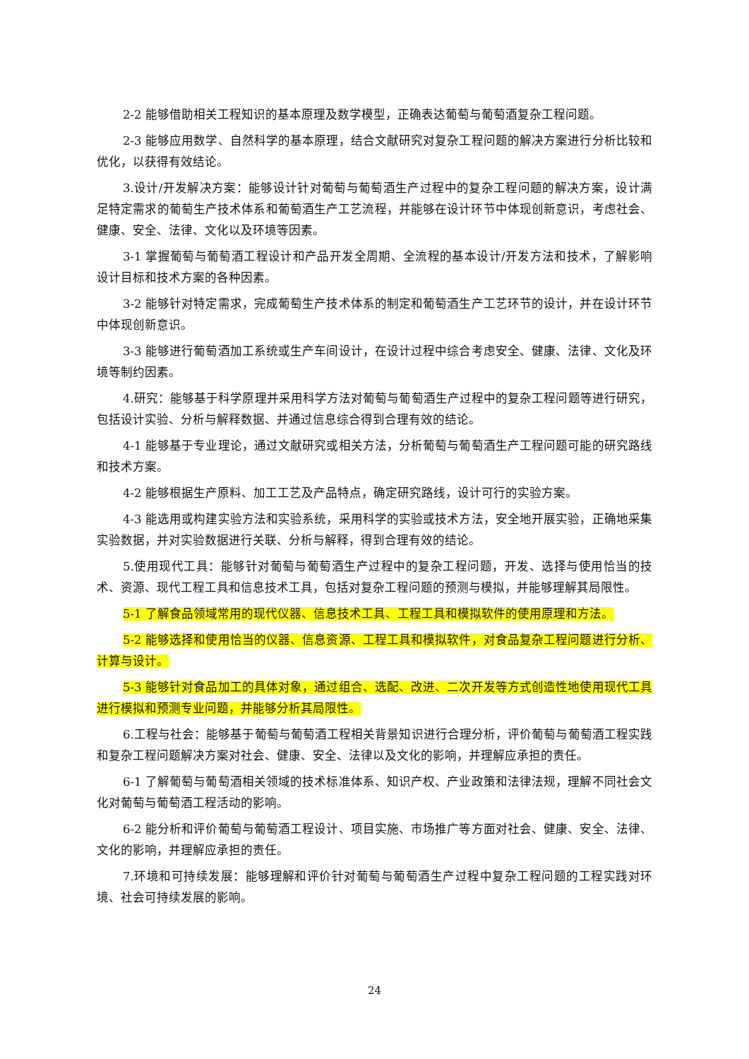2-2 能够借助相关工程知识的基本原理及数学模型，正确表达葡萄与葡萄酒复杂工程问题。
2-3 能够应用数学、自然科学的基本原理，结合文献研究对复杂工程问题的解决方案进行分析比较和优化，以获得有效结论。
3.设计/开发解决方案：能够设计针对葡萄与葡萄酒生产过程中的复杂工程问题的解决方案，设计满足特定需求的葡萄生产技术体系和葡萄酒生产工艺流程，并能够在设计环节中体现创新意识，考虑社会、健康、安全、法律、文化以及环境等因素。
3-1 掌握葡萄与葡萄酒工程设计和产品开发全周期、全流程的基本设计/开发方法和技术，了解影响设计目标和技术方案的各种因素。
3-2 能够针对特定需求，完成葡萄生产技术体系的制定和葡萄酒生产工艺环节的设计，并在设计环节中体现创新意识。
3-3 能够进行葡萄酒加工系统或生产车间设计，在设计过程中综合考虑安全、健康、法律、文化及环境等制约因素。
4.研究：能够基于科学原理并采用科学方法对葡萄与葡萄酒生产过程中的复杂工程问题等进行研究，包括设计实验、分析与解释数据、并通过信息综合得到合理有效的结论。
4-1 能够基于专业理论，通过文献研究或相关方法，分析葡萄与葡萄酒生产工程问题可能的研究路线和技术方案。
4-2 能够根据生产原料、加工工艺及产品特点，确定研究路线，设计可行的实验方案。
4-3 能选用或构建实验方法和实验系统，采用科学的实验或技术方法，安全地开展实验，正确地采集实验数据，并对实验数据进行关联、分析与解释，得到合理有效的结论。
5.使用现代工具：能够针对葡萄与葡萄酒生产过程中的复杂工程问题，开发、选择与使用恰当的技术、资源、现代工程工具和信息技术工具，包括对复杂工程问题的预测与模拟，并能够理解其局限性。
5-1 了解食品领域常用的现代仪器、信息技术工具、工程工具和模拟软件的使用原理和方法。
5-2 能够选择和使用恰当的仪器、信息资源、工程工具和模拟软件，对食品复杂工程问题进行分析、计算与设计。
5-3 能够针对食品加工的具体对象，通过组合、选配、改进、二次开发等方式创造性地使用现代工具进行模拟和预测专业问题，并能够分析其局限性。
6.工程与社会：能够基于葡萄与葡萄酒工程相关背景知识进行合理分析，评价葡萄与葡萄酒工程实践和复杂工程问题解决方案对社会、健康、安全、法律以及文化的影响，并理解应承担的责任。
6-1 了解葡萄与葡萄酒相关领域的技术标准体系、知识产权、产业政策和法律法规，理解不同社会文化对葡萄与葡萄酒工程活动的影响。
6-2 能分析和评价葡萄与葡萄酒工程设计、项目实施、市场推广等方面对社会、健康、安全、法律、文化的影响，并理解应承担的责任。
7.环境和可持续发展：能够理解和评价针对葡萄与葡萄酒生产过程中复杂工程问题的工程实践对环境、社会可持续发展的影响。
24